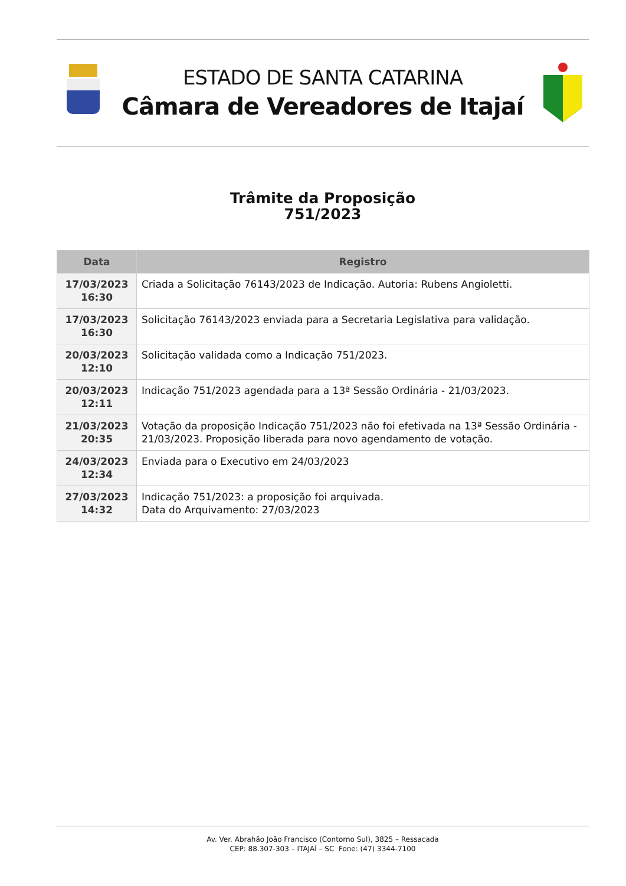ESTADO DE SANTA CATARINA
Câmara de Vereadores de Itajaí
Trâmite da Proposição
751/2023
| Data | Registro |
| --- | --- |
| 17/03/2023 16:30 | Criada a Solicitação 76143/2023 de Indicação. Autoria: Rubens Angioletti. |
| 17/03/2023 16:30 | Solicitação 76143/2023 enviada para a Secretaria Legislativa para validação. |
| 20/03/2023 12:10 | Solicitação validada como a Indicação 751/2023. |
| 20/03/2023 12:11 | Indicação 751/2023 agendada para a 13ª Sessão Ordinária - 21/03/2023. |
| 21/03/2023 20:35 | Votação da proposição Indicação 751/2023 não foi efetivada na 13ª Sessão Ordinária - 21/03/2023. Proposição liberada para novo agendamento de votação. |
| 24/03/2023 12:34 | Enviada para o Executivo em 24/03/2023 |
| 27/03/2023 14:32 | Indicação 751/2023: a proposição foi arquivada. Data do Arquivamento: 27/03/2023 |
Av. Ver. Abrahão João Francisco (Contorno Sul), 3825 – Ressacada
CEP: 88.307-303 – ITAJAÍ – SC Fone: (47) 3344-7100